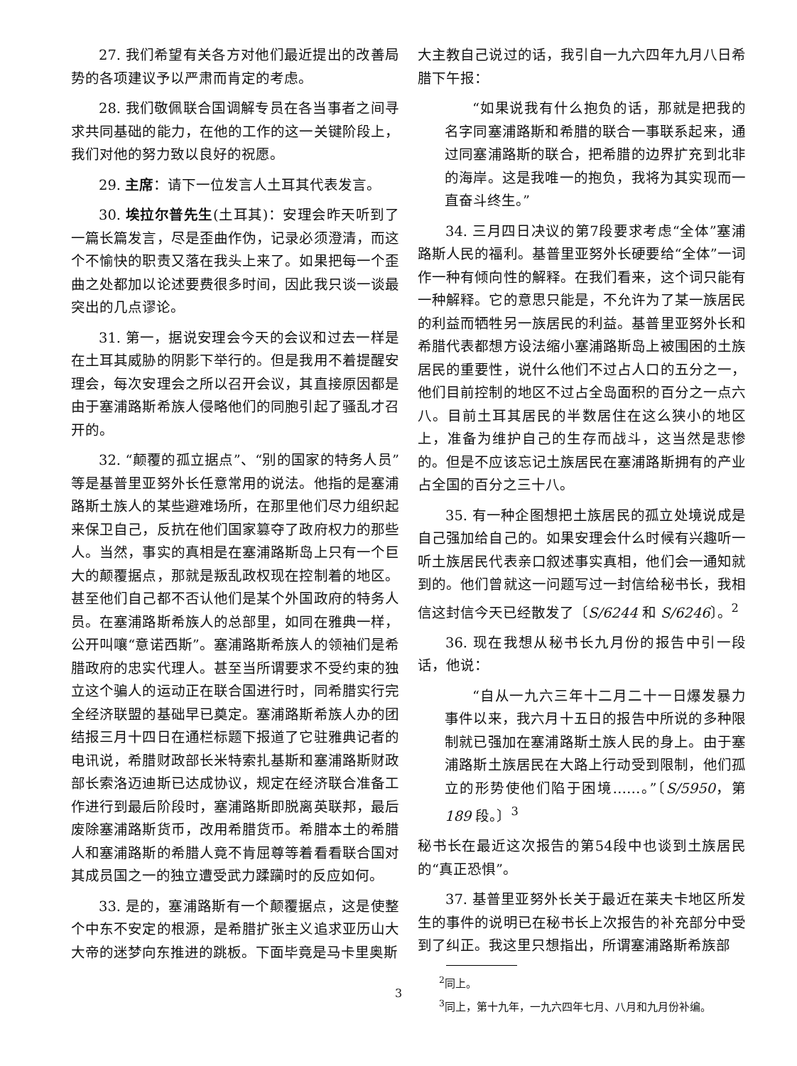27. 我们希望有关各方对他们最近提出的改善局势的各项建议予以严肃而肯定的考虑。
28. 我们敬佩联合国调解专员在各当事者之间寻求共同基础的能力，在他的工作的这一关键阶段上，我们对他的努力致以良好的祝愿。
29. 主席：请下一位发言人土耳其代表发言。
30. 埃拉尔普先生(土耳其)：安理会昨天听到了一篇长篇发言，尽是歪曲作伪，记录必须澄清，而这个不愉快的职责又落在我头上来了。如果把每一个歪曲之处都加以论述要费很多时间，因此我只谈一谈最突出的几点谬论。
31. 第一，据说安理会今天的会议和过去一样是在土耳其威胁的阴影下举行的。但是我用不着提醒安理会，每次安理会之所以召开会议，其直接原因都是由于塞浦路斯希族人侵略他们的同胞引起了骚乱才召开的。
32. “颠覆的孤立据点”、“别的国家的特务人员”等是基普里亚努外长任意常用的说法。他指的是塞浦路斯土族人的某些避难场所，在那里他们尽力组织起来保卫自己，反抗在他们国家篡夺了政府权力的那些人。当然，事实的真相是在塞浦路斯岛上只有一个巨大的颠覆据点，那就是叛乱政权现在控制着的地区。甚至他们自己都不否认他们是某个外国政府的特务人员。在塞浦路斯希族人的总部里，如同在雅典一样，公开叫嚷“意诺西斯”。塞浦路斯希族人的领袖们是希腊政府的忠实代理人。甚至当所谓要求不受约束的独立这个骗人的运动正在联合国进行时，同希腊实行完全经济联盟的基础早已奠定。塞浦路斯希族人办的团结报三月十四日在通栏标题下报道了它驻雅典记者的电讯说，希腊财政部长米特索扎基斯和塞浦路斯财政部长索洛迈迪斯已达成协议，规定在经济联合准备工作进行到最后阶段时，塞浦路斯即脱离英联邦，最后废除塞浦路斯货币，改用希腊货币。希腊本土的希腊人和塞浦路斯的希腊人竟不肯屈尊等着看看联合国对其成员国之一的独立遭受武力蹂躏时的反应如何。
33. 是的，塞浦路斯有一个颠覆据点，这是使整个中东不安定的根源，是希腊扩张主义追求亚历山大大帝的迷梦向东推进的跳板。下面毕竟是马卡里奥斯
大主教自己说过的话，我引自一九六四年九月八日希腊下午报：
“如果说我有什么抱负的话，那就是把我的名字同塞浦路斯和希腊的联合一事联系起来，通过同塞浦路斯的联合，把希腊的边界扩充到北非的海岸。这是我唯一的抱负，我将为其实现而一直奋斗终生。”
34. 三月四日决议的第7段要求考虑“全体”塞浦路斯人民的福利。基普里亚努外长硬要给“全体”一词作一种有倾向性的解释。在我们看来，这个词只能有一种解释。它的意思只能是，不允许为了某一族居民的利益而牺牲另一族居民的利益。基普里亚努外长和希腊代表都想方设法缩小塞浦路斯岛上被围困的土族居民的重要性，说什么他们不过占人口的五分之一，他们目前控制的地区不过占全岛面积的百分之一点六八。目前土耳其居民的半数居住在这么狭小的地区上，准备为维护自己的生存而战斗，这当然是悲惨的。但是不应该忘记土族居民在塞浦路斯拥有的产业占全国的百分之三十八。
35. 有一种企图想把土族居民的孤立处境说成是自己强加给自己的。如果安理会什么时候有兴趣听一听土族居民代表亲口叙述事实真相，他们会一通知就到的。他们曾就这一问题写过一封信给秘书长，我相信这封信今天已经散发了〔S/6244 和 S/6246〕。<sup>2</sup>
36. 现在我想从秘书长九月份的报告中引一段话，他说：
“自从一九六三年十二月二十一日爆发暴力事件以来，我六月十五日的报告中所说的多种限制就已强加在塞浦路斯土族人民的身上。由于塞浦路斯土族居民在大路上行动受到限制，他们孤立的形势使他们陷于困境……。”〔S/5950，第 189 段。〕<sup>3</sup>
秘书长在最近这次报告的第54段中也谈到土族居民的“真正恐惧”。
37. 基普里亚努外长关于最近在莱夫卡地区所发生的事件的说明已在秘书长上次报告的补充部分中受到了纠正。我这里只想指出，所谓塞浦路斯希族部
<sup>2</sup> 同上。
<sup>3</sup> 同上，第十九年，一九六四年七月、八月和九月份补编。
3